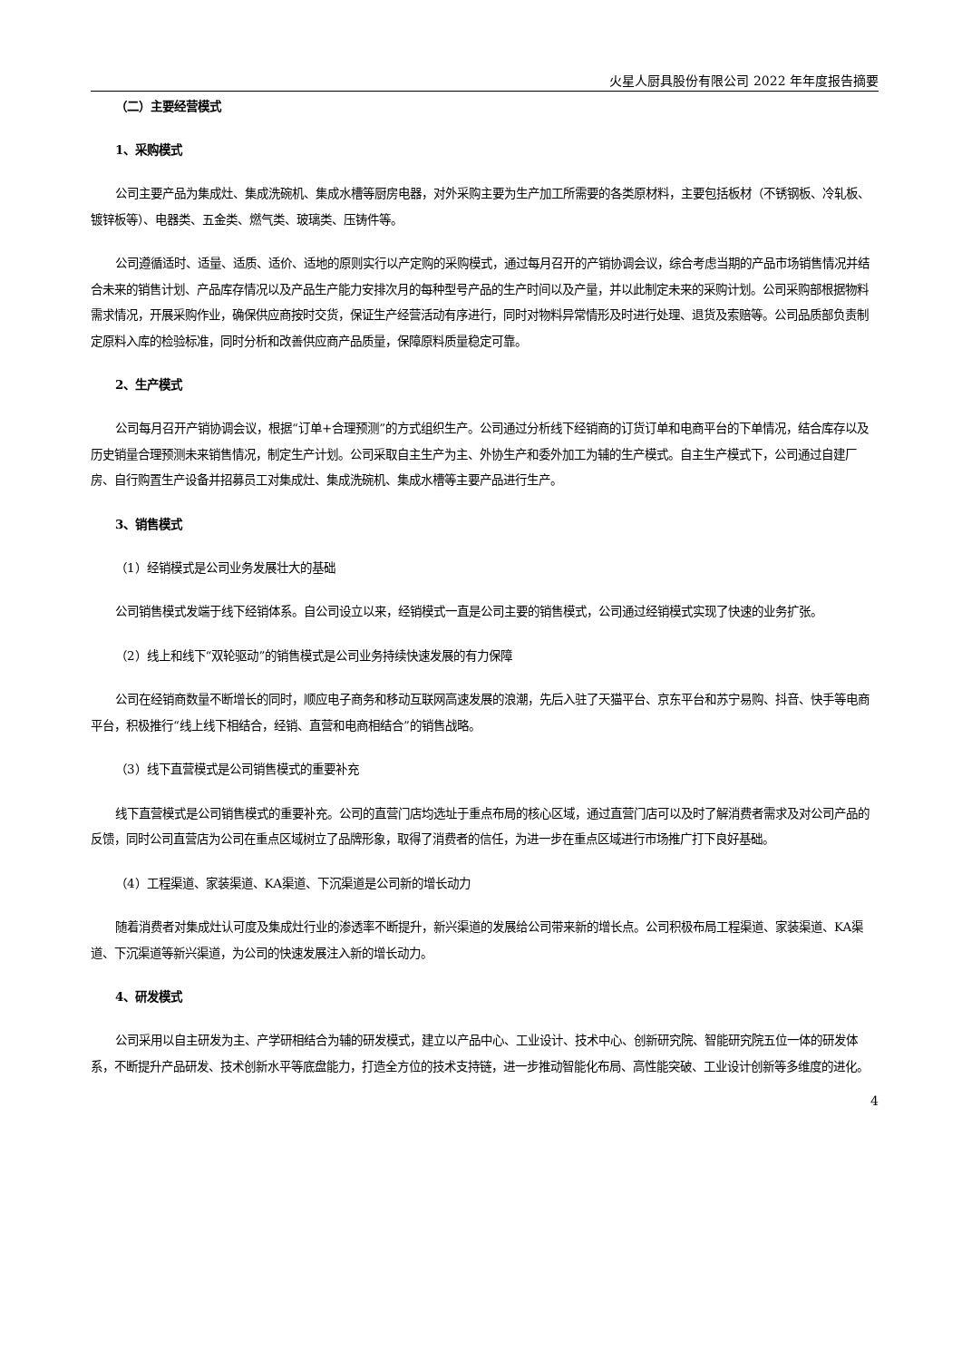火星人厨具股份有限公司 2022 年年度报告摘要
（二）主要经营模式
1、采购模式
公司主要产品为集成灶、集成洗碗机、集成水槽等厨房电器，对外采购主要为生产加工所需要的各类原材料，主要包括板材（不锈钢板、冷轧板、镀锌板等）、电器类、五金类、燃气类、玻璃类、压铸件等。
公司遵循适时、适量、适质、适价、适地的原则实行以产定购的采购模式，通过每月召开的产销协调会议，综合考虑当期的产品市场销售情况并结合未来的销售计划、产品库存情况以及产品生产能力安排次月的每种型号产品的生产时间以及产量，并以此制定未来的采购计划。公司采购部根据物料需求情况，开展采购作业，确保供应商按时交货，保证生产经营活动有序进行，同时对物料异常情形及时进行处理、退货及索赔等。公司品质部负责制定原料入库的检验标准，同时分析和改善供应商产品质量，保障原料质量稳定可靠。
2、生产模式
公司每月召开产销协调会议，根据“订单+合理预测”的方式组织生产。公司通过分析线下经销商的订货订单和电商平台的下单情况，结合库存以及历史销量合理预测未来销售情况，制定生产计划。公司采取自主生产为主、外协生产和委外加工为辅的生产模式。自主生产模式下，公司通过自建厂房、自行购置生产设备并招募员工对集成灶、集成洗碗机、集成水槽等主要产品进行生产。
3、销售模式
（1）经销模式是公司业务发展壮大的基础
公司销售模式发端于线下经销体系。自公司设立以来，经销模式一直是公司主要的销售模式，公司通过经销模式实现了快速的业务扩张。
（2）线上和线下“双轮驱动”的销售模式是公司业务持续快速发展的有力保障
公司在经销商数量不断增长的同时，顺应电子商务和移动互联网高速发展的浪潮，先后入驻了天猫平台、京东平台和苏宁易购、抖音、快手等电商平台，积极推行“线上线下相结合，经销、直营和电商相结合”的销售战略。
（3）线下直营模式是公司销售模式的重要补充
线下直营模式是公司销售模式的重要补充。公司的直营门店均选址于重点布局的核心区域，通过直营门店可以及时了解消费者需求及对公司产品的反馈，同时公司直营店为公司在重点区域树立了品牌形象，取得了消费者的信任，为进一步在重点区域进行市场推广打下良好基础。
（4）工程渠道、家装渠道、KA渠道、下沉渠道是公司新的增长动力
随着消费者对集成灶认可度及集成灶行业的渗透率不断提升，新兴渠道的发展给公司带来新的增长点。公司积极布局工程渠道、家装渠道、KA渠道、下沉渠道等新兴渠道，为公司的快速发展注入新的增长动力。
4、研发模式
公司采用以自主研发为主、产学研相结合为辅的研发模式，建立以产品中心、工业设计、技术中心、创新研究院、智能研究院五位一体的研发体系，不断提升产品研发、技术创新水平等底盘能力，打造全方位的技术支持链，进一步推动智能化布局、高性能突破、工业设计创新等多维度的进化。
4